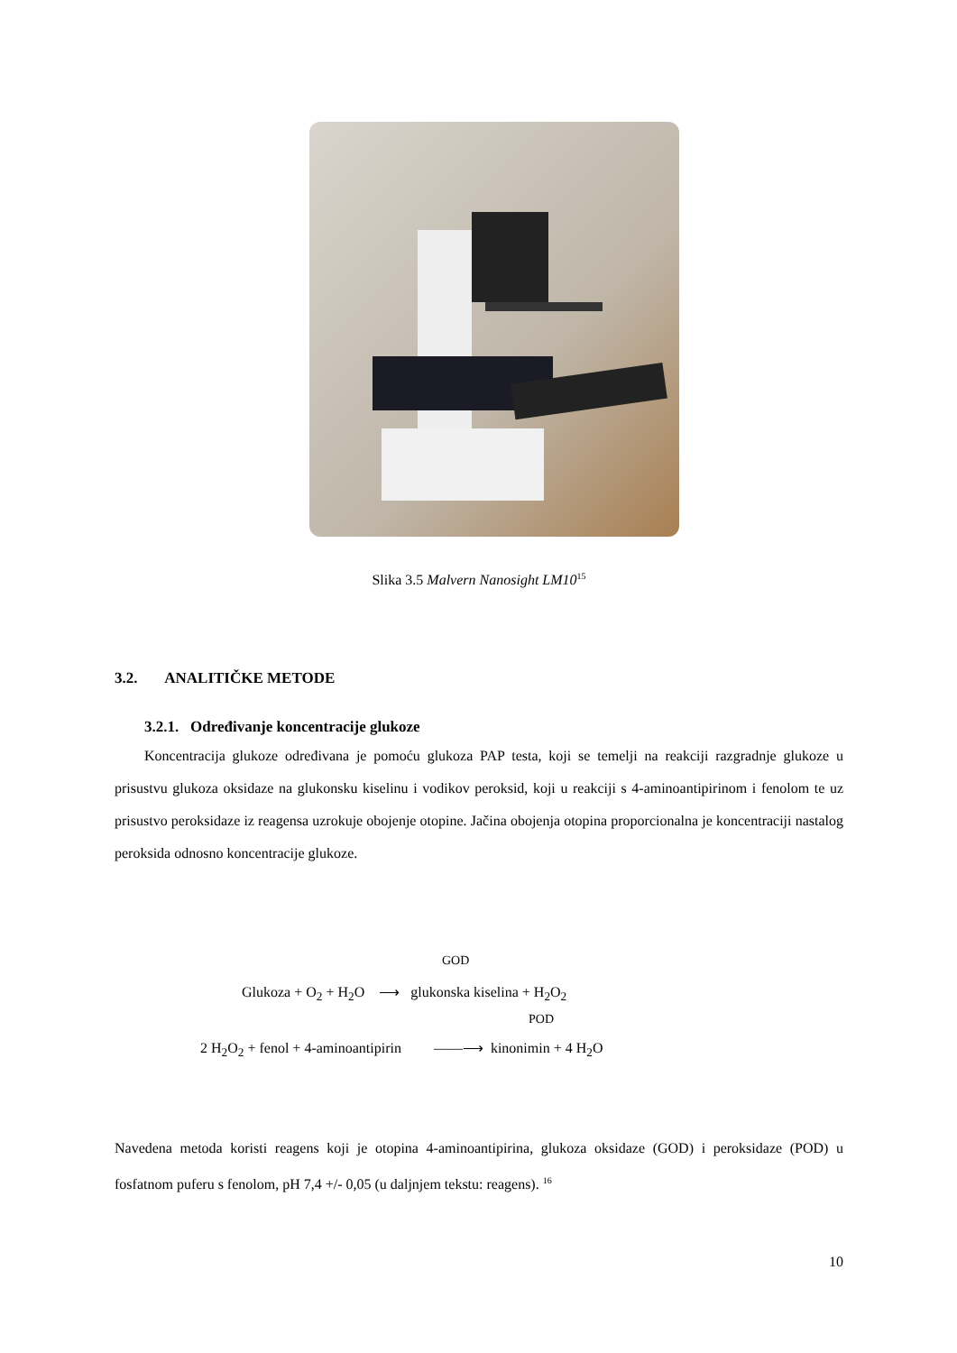Slika 3.5 Malvern Nanosight LM10<sup>15</sup>
3.2. ANALITIČKE METODE
3.2.1. Određivanje koncentracije glukoze
Koncentracija glukoze određivana je pomoću glukoza PAP testa, koji se temelji na reakciji razgradnje glukoze u prisustvu glukoza oksidaze na glukonsku kiselinu i vodikov peroksid, koji u reakciji s 4-aminoantipirinom i fenolom te uz prisustvo peroksidaze iz reagensa uzrokuje obojenje otopine. Jačina obojenja otopina proporcionalna je koncentraciji nastalog peroksida odnosno koncentracije glukoze.
GOD
Glukoza + O<sub>2</sub> + H<sub>2</sub>O ⟶ glukonska kiselina + H<sub>2</sub>O<sub>2</sub>
POD
2 H<sub>2</sub>O<sub>2</sub> + fenol + 4-aminoantipirin ——⟶ kinonimin + 4 H<sub>2</sub>O
Navedena metoda koristi reagens koji je otopina 4-aminoantipirina, glukoza oksidaze (GOD) i peroksidaze (POD) u fosfatnom puferu s fenolom, pH 7,4 +/- 0,05 (u daljnjem tekstu: reagens). <sup>16</sup>
10